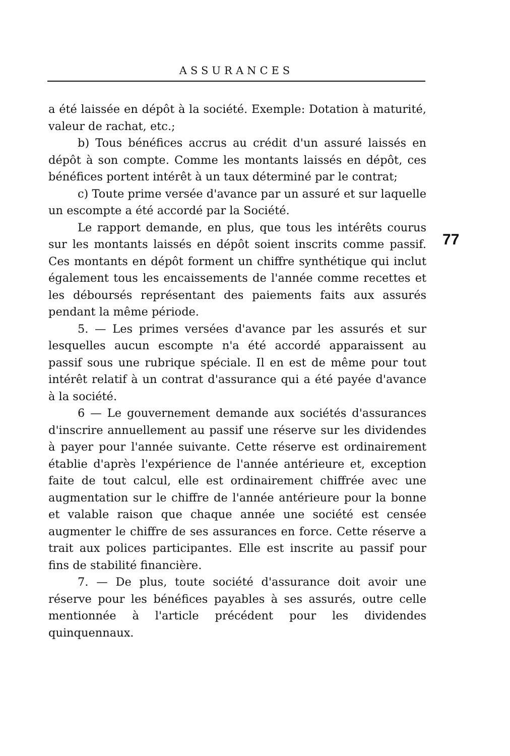ASSURANCES
a été laissée en dépôt à la société. Exemple: Dotation à maturité, valeur de rachat, etc.;
b) Tous bénéfices accrus au crédit d'un assuré laissés en dépôt à son compte. Comme les montants laissés en dépôt, ces bénéfices portent intérêt à un taux déterminé par le contrat;
c) Toute prime versée d'avance par un assuré et sur laquelle un escompte a été accordé par la Société.
Le rapport demande, en plus, que tous les intérêts courus sur les montants laissés en dépôt soient inscrits comme passif. Ces montants en dépôt forment un chiffre synthétique qui inclut également tous les encaissements de l'année comme recettes et les déboursés représentant des paiements faits aux assurés pendant la même période.
5. — Les primes versées d'avance par les assurés et sur lesquelles aucun escompte n'a été accordé apparaissent au passif sous une rubrique spéciale. Il en est de même pour tout intérêt relatif à un contrat d'assurance qui a été payée d'avance à la société.
6 — Le gouvernement demande aux sociétés d'assurances d'inscrire annuellement au passif une réserve sur les dividendes à payer pour l'année suivante. Cette réserve est ordinairement établie d'après l'expérience de l'année antérieure et, exception faite de tout calcul, elle est ordinairement chiffrée avec une augmentation sur le chiffre de l'année antérieure pour la bonne et valable raison que chaque année une société est censée augmenter le chiffre de ses assurances en force. Cette réserve a trait aux polices participantes. Elle est inscrite au passif pour fins de stabilité financière.
7. — De plus, toute société d'assurance doit avoir une réserve pour les bénéfices payables à ses assurés, outre celle mentionnée à l'article précédent pour les dividendes quinquennaux.
77